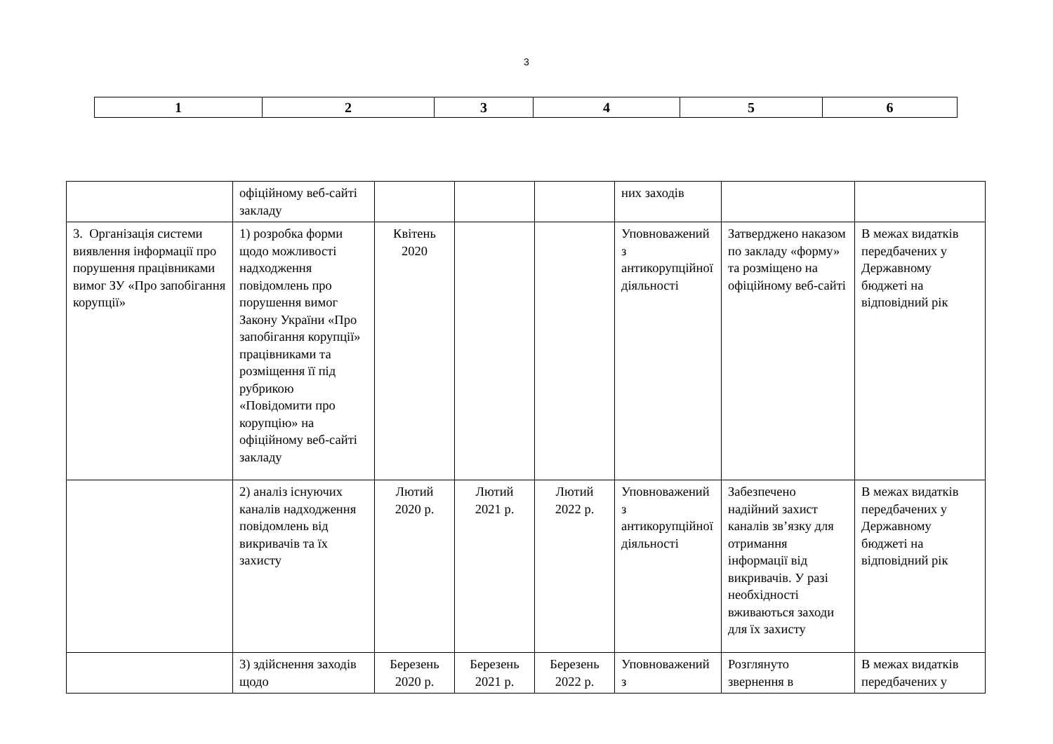3
| 1 | 2 | 3 | 4 | 5 | 6 |
| | офіційному веб-сайті закладу | | | | них заходів | | |
| 3. Організація системи виявлення інформації про порушення працівниками вимог ЗУ «Про запобігання корупції» | 1) розробка форми щодо можливості надходження повідомлень про порушення вимог Закону України «Про запобігання корупції» працівниками та розміщення її під рубрикою «Повідомити про корупцію» на офіційному веб-сайті закладу | Квітень 2020 | | | Уповноважений з антикорупційної діяльності | Затверджено наказом по закладу «форму» та розміщено на офіційному веб-сайті | В межах видатків передбачених у Державному бюджеті на відповідний рік |
| | 2) аналіз існуючих каналів надходження повідомлень від викривачів та їх захисту | Лютий 2020 р. | Лютий 2021 р. | Лютий 2022 р. | Уповноважений з антикорупційної діяльності | Забезпечено надійний захист каналів зв’язку для отримання інформації від викривачів. У разі необхідності вживаються заходи для їх захисту | В межах видатків передбачених у Державному бюджеті на відповідний рік |
| | 3) здійснення заходів щодо | Березень 2020 р. | Березень 2021 р. | Березень 2022 р. | Уповноважений з | Розглянуто звернення в | В межах видатків передбачених у |